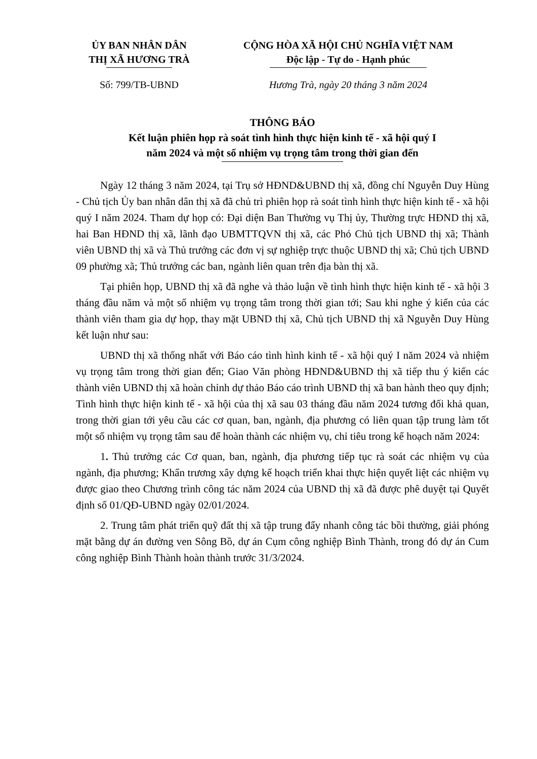ỦY BAN NHÂN DÂN
THỊ XÃ HƯƠNG TRÀ
CỘNG HÒA XÃ HỘI CHỦ NGHĨA VIỆT NAM
Độc lập - Tự do - Hạnh phúc
Số: 799/TB-UBND Hương Trà, ngày 20 tháng 3 năm 2024
THÔNG BÁO
Kết luận phiên họp rà soát tình hình thực hiện kinh tế - xã hội quý I
năm 2024 và một số nhiệm vụ trọng tâm trong thời gian đến
Ngày 12 tháng 3 năm 2024, tại Trụ sở HĐND&UBND thị xã, đồng chí Nguyễn Duy Hùng - Chủ tịch Ủy ban nhân dân thị xã đã chủ trì phiên họp rà soát tình hình thực hiện kinh tế - xã hội quý I năm 2024. Tham dự họp có: Đại diện Ban Thường vụ Thị ủy, Thường trực HĐND thị xã, hai Ban HĐND thị xã, lãnh đạo UBMTTQVN thị xã, các Phó Chủ tịch UBND thị xã; Thành viên UBND thị xã và Thủ trưởng các đơn vị sự nghiệp trực thuộc UBND thị xã; Chủ tịch UBND 09 phường xã; Thủ trưởng các ban, ngành liên quan trên địa bàn thị xã.
Tại phiên họp, UBND thị xã đã nghe và thảo luận về tình hình thực hiện kinh tế - xã hội 3 tháng đầu năm và một số nhiệm vụ trọng tâm trong thời gian tới; Sau khi nghe ý kiến của các thành viên tham gia dự họp, thay mặt UBND thị xã, Chủ tịch UBND thị xã Nguyễn Duy Hùng kết luận như sau:
UBND thị xã thống nhất với Báo cáo tình hình kinh tế - xã hội quý I năm 2024 và nhiệm vụ trọng tâm trong thời gian đến; Giao Văn phòng HĐND&UBND thị xã tiếp thu ý kiến các thành viên UBND thị xã hoàn chỉnh dự thảo Báo cáo trình UBND thị xã ban hành theo quy định; Tình hình thực hiện kinh tế - xã hội của thị xã sau 03 tháng đầu năm 2024 tương đối khả quan, trong thời gian tới yêu cầu các cơ quan, ban, ngành, địa phương có liên quan tập trung làm tốt một số nhiệm vụ trọng tâm sau để hoàn thành các nhiệm vụ, chỉ tiêu trong kế hoạch năm 2024:
1. Thủ trưởng các Cơ quan, ban, ngành, địa phương tiếp tục rà soát các nhiệm vụ của ngành, địa phương; Khẩn trương xây dựng kế hoạch triển khai thực hiện quyết liệt các nhiệm vụ được giao theo Chương trình công tác năm 2024 của UBND thị xã đã được phê duyệt tại Quyết định số 01/QĐ-UBND ngày 02/01/2024.
2. Trung tâm phát triển quỹ đất thị xã tập trung đẩy nhanh công tác bồi thường, giải phóng mặt bằng dự án đường ven Sông Bồ, dự án Cụm công nghiệp Bình Thành, trong đó dự án Cum công nghiệp Bình Thành hoàn thành trước 31/3/2024.